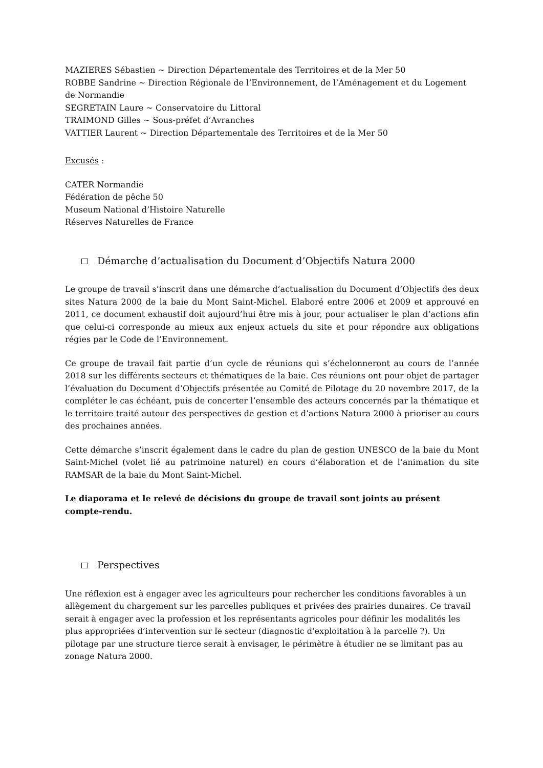MAZIERES Sébastien ~ Direction Départementale des Territoires et de la Mer 50
ROBBE Sandrine ~ Direction Régionale de l’Environnement, de l’Aménagement et du Logement de Normandie
SEGRETAIN Laure ~ Conservatoire du Littoral
TRAIMOND Gilles ~ Sous-préfet d’Avranches
VATTIER Laurent ~ Direction Départementale des Territoires et de la Mer 50
Excusés :
CATER Normandie
Fédération de pêche 50
Museum National d’Histoire Naturelle
Réserves Naturelles de France
Démarche d’actualisation du Document d’Objectifs Natura 2000
Le groupe de travail s’inscrit dans une démarche d’actualisation du Document d’Objectifs des deux sites Natura 2000 de la baie du Mont Saint-Michel. Elaboré entre 2006 et 2009 et approuvé en 2011, ce document exhaustif doit aujourd’hui être mis à jour, pour actualiser le plan d’actions afin que celui-ci corresponde au mieux aux enjeux actuels du site et pour répondre aux obligations régies par le Code de l’Environnement.
Ce groupe de travail fait partie d’un cycle de réunions qui s’échelonneront au cours de l’année 2018 sur les différents secteurs et thématiques de la baie. Ces réunions ont pour objet de partager l’évaluation du Document d’Objectifs présentée au Comité de Pilotage du 20 novembre 2017, de la compléter le cas échéant, puis de concerter l’ensemble des acteurs concernés par la thématique et le territoire traité autour des perspectives de gestion et d’actions Natura 2000 à prioriser au cours des prochaines années.
Cette démarche s’inscrit également dans le cadre du plan de gestion UNESCO de la baie du Mont Saint-Michel (volet lié au patrimoine naturel) en cours d’élaboration et de l’animation du site RAMSAR de la baie du Mont Saint-Michel.
Le diaporama et le relevé de décisions du groupe de travail sont joints au présent compte-rendu.
Perspectives
Une réflexion est à engager avec les agriculteurs pour rechercher les conditions favorables à un allègement du chargement sur les parcelles publiques et privées des prairies dunaires. Ce travail serait à engager avec la profession et les représentants agricoles pour définir les modalités les plus appropriées d’intervention sur le secteur (diagnostic d'exploitation à la parcelle ?). Un pilotage par une structure tierce serait à envisager, le périmètre à étudier ne se limitant pas au zonage Natura 2000.